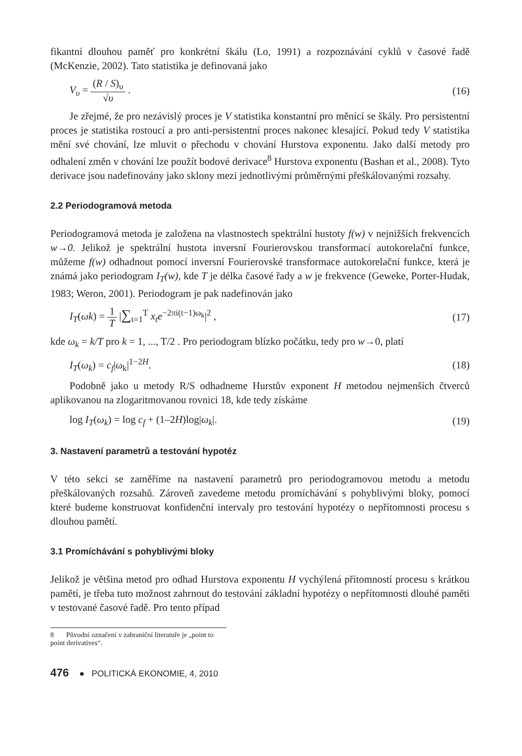fikantní dlouhou paměť pro konkrétní škálu (Lo, 1991) a rozpoznávání cyklů v časové řadě (McKenzie, 2002). Tato statistika je definovaná jako
V<sub>υ</sub> = (R / S)<sub>υ</sub> √υ . (16)
Je zřejmé, že pro nezávislý proces je V statistika konstantní pro měnící se škály. Pro persistentní proces je statistika rostoucí a pro anti-persistentní proces nakonec klesající. Pokud tedy V statistika mění své chování, lze mluvit o přechodu v chování Hurstova exponentu. Jako další metody pro odhalení změn v chování lze použít bodové derivace<sup>8</sup> Hurstova exponentu (Bashan et al., 2008). Tyto derivace jsou nadefinovány jako sklony mezi jednotlivými průměrnými přeškálovanými rozsahy.
2.2 Periodogramová metoda
Periodogramová metoda je založena na vlastnostech spektrální hustoty f(w) v nejnižších frekvencích w→0. Jelikož je spektrální hustota inversní Fourierovskou transformací autokorelační funkce, můžeme f(w) odhadnout pomocí inversní Fourierovské transformace autokorelační funkce, která je známá jako periodogram I<sub>T</sub>(w), kde T je délka časové řady a w je frekvence (Geweke, Porter-Hudak, 1983; Weron, 2001). Periodogram je pak nadefinován jako
I<sub>T</sub>(ωk) = 1 T |∑<sub>t=1</sub><sup>T</sup> x<sub>t</sub>e<sup>−2πi(t−1)ω<sub>k</sub></sup>|<sup>2</sup> , (17)
kde ω<sub>k</sub> = k/T pro k = 1, ..., T/2 . Pro periodogram blízko počátku, tedy pro w→0, platí
I<sub>T</sub>(ω<sub>k</sub>) = c<sub>f</sub>|ω<sub>k</sub>|<sup>1−2H</sup>. (18)
Podobně jako u metody R/S odhadneme Hurstův exponent H metodou nejmenších čtverců aplikovanou na zlogaritmovanou rovnici 18, kde tedy získáme
log I<sub>T</sub>(ω<sub>k</sub>) = log c<sub>f</sub> + (1–2H)log|ω<sub>k</sub>|. (19)
3. Nastavení parametrů a testování hypotéz
V této sekci se zaměříme na nastavení parametrů pro periodogramovou metodu a metodu přeškálovaných rozsahů. Zároveň zavedeme metodu promíchávání s pohyblivými bloky, pomocí které budeme konstruovat konfidenční intervaly pro testování hypotézy o nepřítomnosti procesu s dlouhou pamětí.
3.1 Promíchávání s pohyblivými bloky
Jelikož je většina metod pro odhad Hurstova exponentu H vychýlená přítomností procesu s krátkou pamětí, je třeba tuto možnost zahrnout do testování základní hypotézy o nepřítomnosti dlouhé paměti v testované časové řadě. Pro tento případ
8 Původní označení v zahraniční literatuře je „point to point derivatives“.
476 ● POLITICKÁ EKONOMIE, 4, 2010